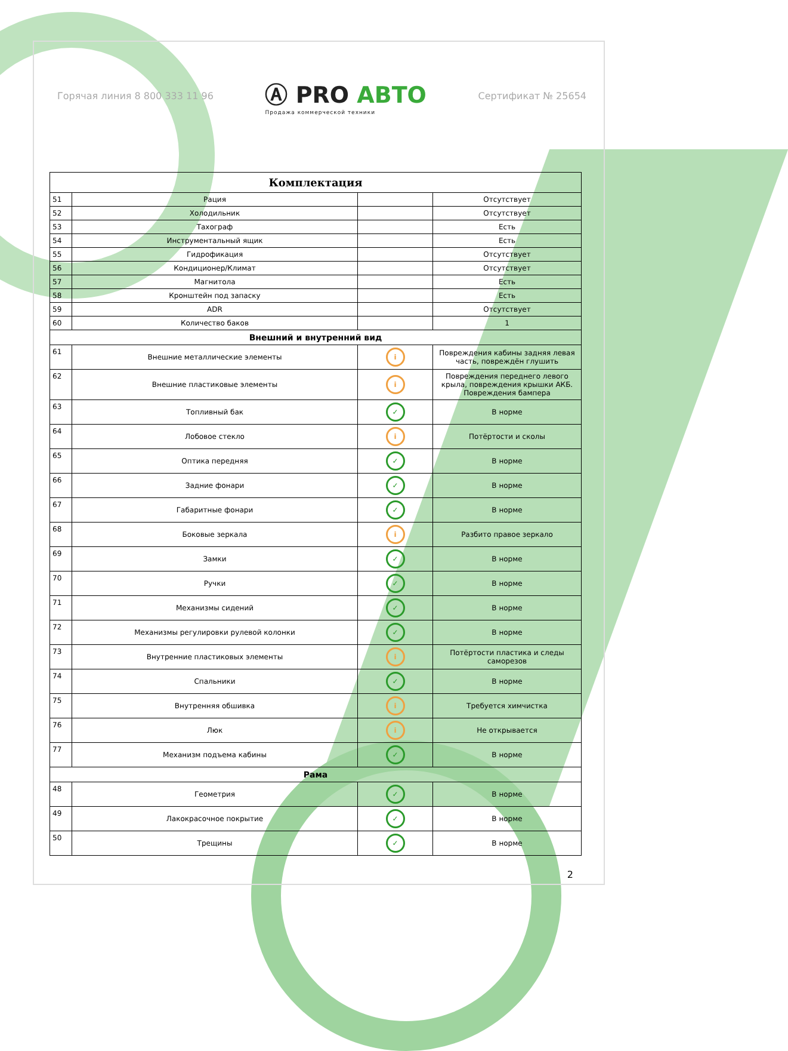Горячая линия 8 800 333 11 96
Ⓐ PRO АВТО
Продажа коммерческой техники
Сертификат № 25654
| Комплектация | | | |
| --- | --- | --- | --- |
| 51 | Рация | | Отсутствует |
| 52 | Холодильник | | Отсутствует |
| 53 | Тахограф | | Есть |
| 54 | Инструментальный ящик | | Есть |
| 55 | Гидрофикация | | Отсутствует |
| 56 | Кондиционер/Климат | | Отсутствует |
| 57 | Магнитола | | Есть |
| 58 | Кронштейн под запаску | | Есть |
| 59 | ADR | | Отсутствует |
| 60 | Количество баков | | 1 |
| Внешний и внутренний вид | | | |
| 61 | Внешние металлические элементы | i | Повреждения кабины задняя левая часть, повреждён глушить |
| 62 | Внешние пластиковые элементы | i | Повреждения переднего левого крыла, повреждения крышки АКБ. Повреждения бампера |
| 63 | Топливный бак | ✓ | В норме |
| 64 | Лобовое стекло | i | Потёртости и сколы |
| 65 | Оптика передняя | ✓ | В норме |
| 66 | Задние фонари | ✓ | В норме |
| 67 | Габаритные фонари | ✓ | В норме |
| 68 | Боковые зеркала | i | Разбито правое зеркало |
| 69 | Замки | ✓ | В норме |
| 70 | Ручки | ✓ | В норме |
| 71 | Механизмы сидений | ✓ | В норме |
| 72 | Механизмы регулировки рулевой колонки | ✓ | В норме |
| 73 | Внутренние пластиковых элементы | i | Потёртости пластика и следы саморезов |
| 74 | Спальники | ✓ | В норме |
| 75 | Внутренняя обшивка | i | Требуется химчистка |
| 76 | Люк | i | Не открывается |
| 77 | Механизм подъема кабины | ✓ | В норме |
| Рама | | | |
| 48 | Геометрия | ✓ | В норме |
| 49 | Лакокрасочное покрытие | ✓ | В норме |
| 50 | Трещины | ✓ | В норме |
2